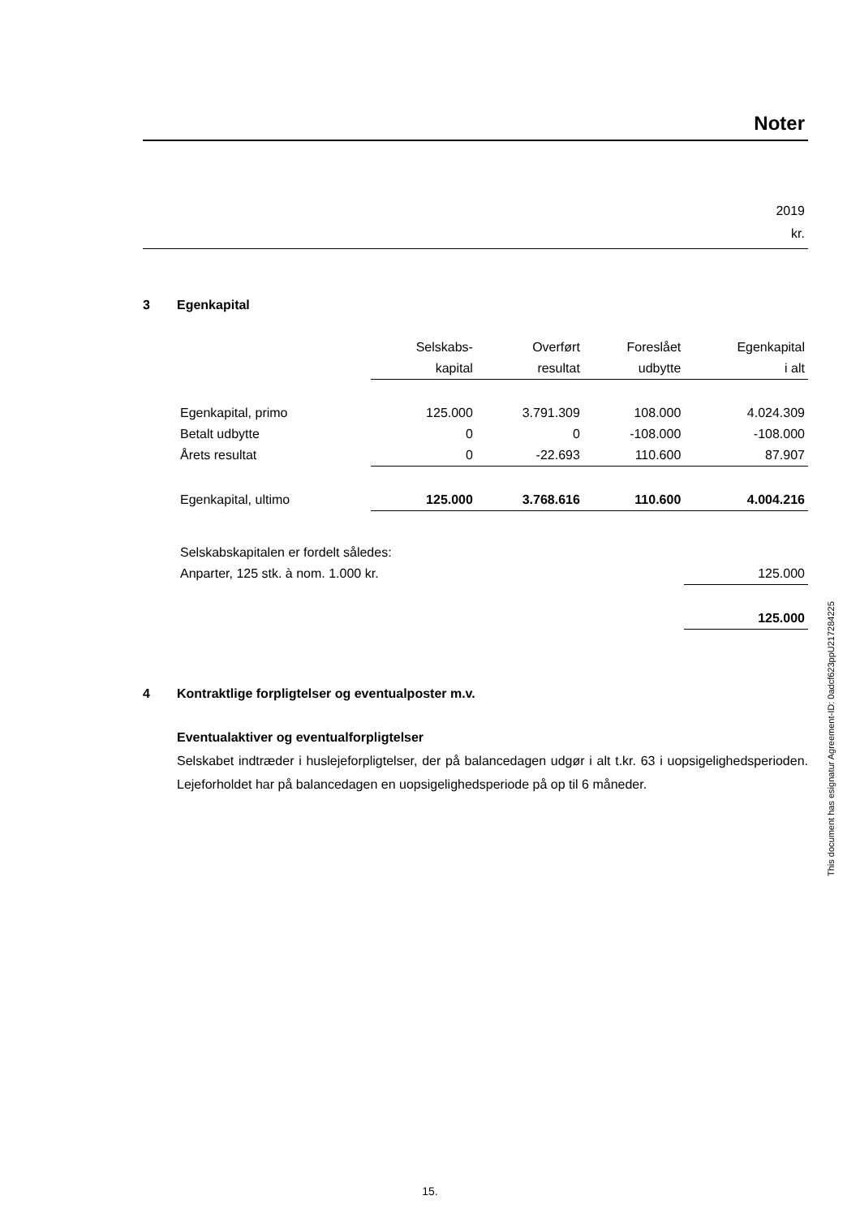Noter
2019
kr.
3 Egenkapital
| | Selskabs- | Overført | Foreslået | Egenkapital |
| --- | --- | --- | --- | --- |
| | kapital | resultat | udbytte | i alt |
| Egenkapital, primo | 125.000 | 3.791.309 | 108.000 | 4.024.309 |
| Betalt udbytte | 0 | 0 | -108.000 | -108.000 |
| Årets resultat | 0 | -22.693 | 110.600 | 87.907 |
| Egenkapital, ultimo | 125.000 | 3.768.616 | 110.600 | 4.004.216 |
| Selskabskapitalen er fordelt således: | | | | |
| Anparter, 125 stk. à nom. 1.000 kr. | | | | 125.000 |
| | | | | 125.000 |
4 Kontraktlige forpligtelser og eventualposter m.v.
Eventualaktiver og eventualforpligtelser
Selskabet indtræder i huslejeforpligtelser, der på balancedagen udgør i alt t.kr. 63 i uopsigelighedsperioden. Lejeforholdet har på balancedagen en uopsigelighedsperiode på op til 6 måneder.
This document has esignatur Agreement-ID: 0adcf623ppU217284225
15.